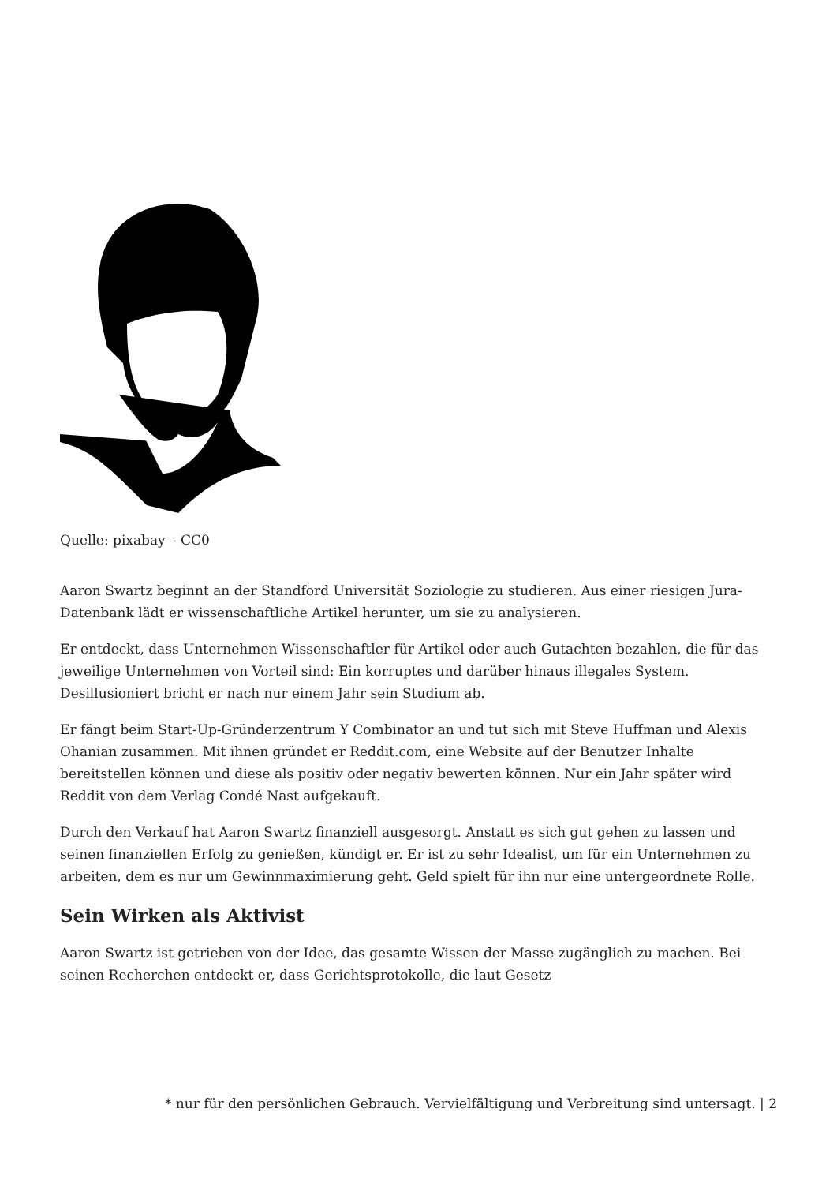Quelle: pixabay – CC0
Aaron Swartz beginnt an der Standford Universität Soziologie zu studieren. Aus einer riesigen Jura-Datenbank lädt er wissenschaftliche Artikel herunter, um sie zu analysieren.
Er entdeckt, dass Unternehmen Wissenschaftler für Artikel oder auch Gutachten bezahlen, die für das jeweilige Unternehmen von Vorteil sind: Ein korruptes und darüber hinaus illegales System. Desillusioniert bricht er nach nur einem Jahr sein Studium ab.
Er fängt beim Start-Up-Gründerzentrum Y Combinator an und tut sich mit Steve Huffman und Alexis Ohanian zusammen. Mit ihnen gründet er Reddit.com, eine Website auf der Benutzer Inhalte bereitstellen können und diese als positiv oder negativ bewerten können. Nur ein Jahr später wird Reddit von dem Verlag Condé Nast aufgekauft.
Durch den Verkauf hat Aaron Swartz finanziell ausgesorgt. Anstatt es sich gut gehen zu lassen und seinen finanziellen Erfolg zu genießen, kündigt er. Er ist zu sehr Idealist, um für ein Unternehmen zu arbeiten, dem es nur um Gewinnmaximierung geht. Geld spielt für ihn nur eine untergeordnete Rolle.
Sein Wirken als Aktivist
Aaron Swartz ist getrieben von der Idee, das gesamte Wissen der Masse zugänglich zu machen. Bei seinen Recherchen entdeckt er, dass Gerichtsprotokolle, die laut Gesetz
* nur für den persönlichen Gebrauch. Vervielfältigung und Verbreitung sind untersagt. | 2